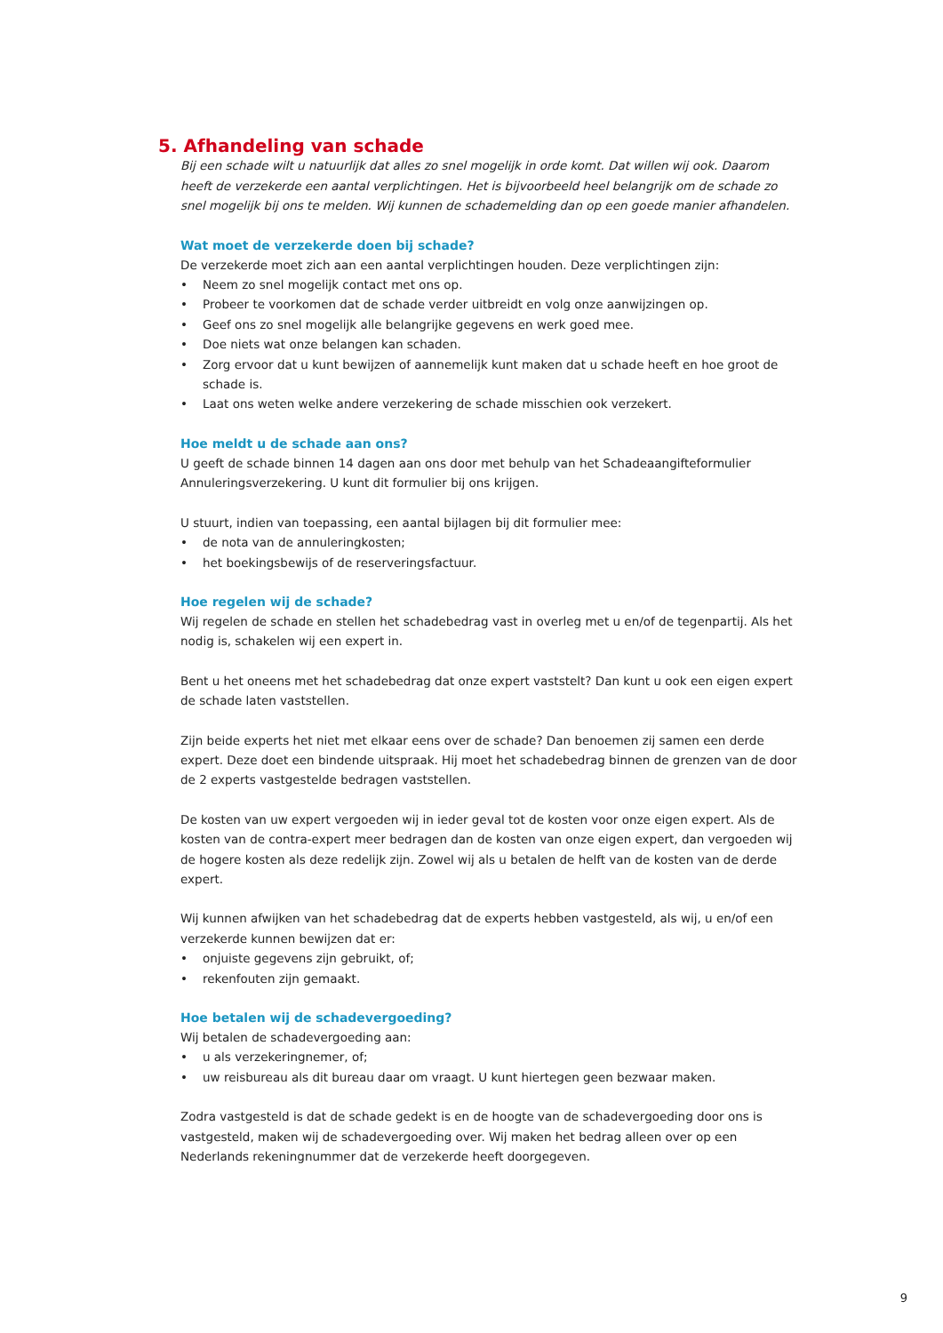5. Afhandeling van schade
Bij een schade wilt u natuurlijk dat alles zo snel mogelijk in orde komt. Dat willen wij ook. Daarom heeft de verzekerde een aantal verplichtingen. Het is bijvoorbeeld heel belangrijk om de schade zo snel mogelijk bij ons te melden. Wij kunnen de schademelding dan op een goede manier afhandelen.
Wat moet de verzekerde doen bij schade?
De verzekerde moet zich aan een aantal verplichtingen houden. Deze verplichtingen zijn:
• Neem zo snel mogelijk contact met ons op.
• Probeer te voorkomen dat de schade verder uitbreidt en volg onze aanwijzingen op.
• Geef ons zo snel mogelijk alle belangrijke gegevens en werk goed mee.
• Doe niets wat onze belangen kan schaden.
• Zorg ervoor dat u kunt bewijzen of aannemelijk kunt maken dat u schade heeft en hoe groot de schade is.
• Laat ons weten welke andere verzekering de schade misschien ook verzekert.
Hoe meldt u de schade aan ons?
U geeft de schade binnen 14 dagen aan ons door met behulp van het Schadeaangifteformulier Annuleringsverzekering. U kunt dit formulier bij ons krijgen.
U stuurt, indien van toepassing, een aantal bijlagen bij dit formulier mee:
• de nota van de annuleringkosten;
• het boekingsbewijs of de reserveringsfactuur.
Hoe regelen wij de schade?
Wij regelen de schade en stellen het schadebedrag vast in overleg met u en/of de tegenpartij. Als het nodig is, schakelen wij een expert in.
Bent u het oneens met het schadebedrag dat onze expert vaststelt? Dan kunt u ook een eigen expert de schade laten vaststellen.
Zijn beide experts het niet met elkaar eens over de schade? Dan benoemen zij samen een derde expert. Deze doet een bindende uitspraak. Hij moet het schadebedrag binnen de grenzen van de door de 2 experts vastgestelde bedragen vaststellen.
De kosten van uw expert vergoeden wij in ieder geval tot de kosten voor onze eigen expert. Als de kosten van de contra-expert meer bedragen dan de kosten van onze eigen expert, dan vergoeden wij de hogere kosten als deze redelijk zijn. Zowel wij als u betalen de helft van de kosten van de derde expert.
Wij kunnen afwijken van het schadebedrag dat de experts hebben vastgesteld, als wij, u en/of een verzekerde kunnen bewijzen dat er:
• onjuiste gegevens zijn gebruikt, of;
• rekenfouten zijn gemaakt.
Hoe betalen wij de schadevergoeding?
Wij betalen de schadevergoeding aan:
• u als verzekeringnemer, of;
• uw reisbureau als dit bureau daar om vraagt. U kunt hiertegen geen bezwaar maken.
Zodra vastgesteld is dat de schade gedekt is en de hoogte van de schadevergoeding door ons is vastgesteld, maken wij de schadevergoeding over. Wij maken het bedrag alleen over op een Nederlands rekeningnummer dat de verzekerde heeft doorgegeven.
9